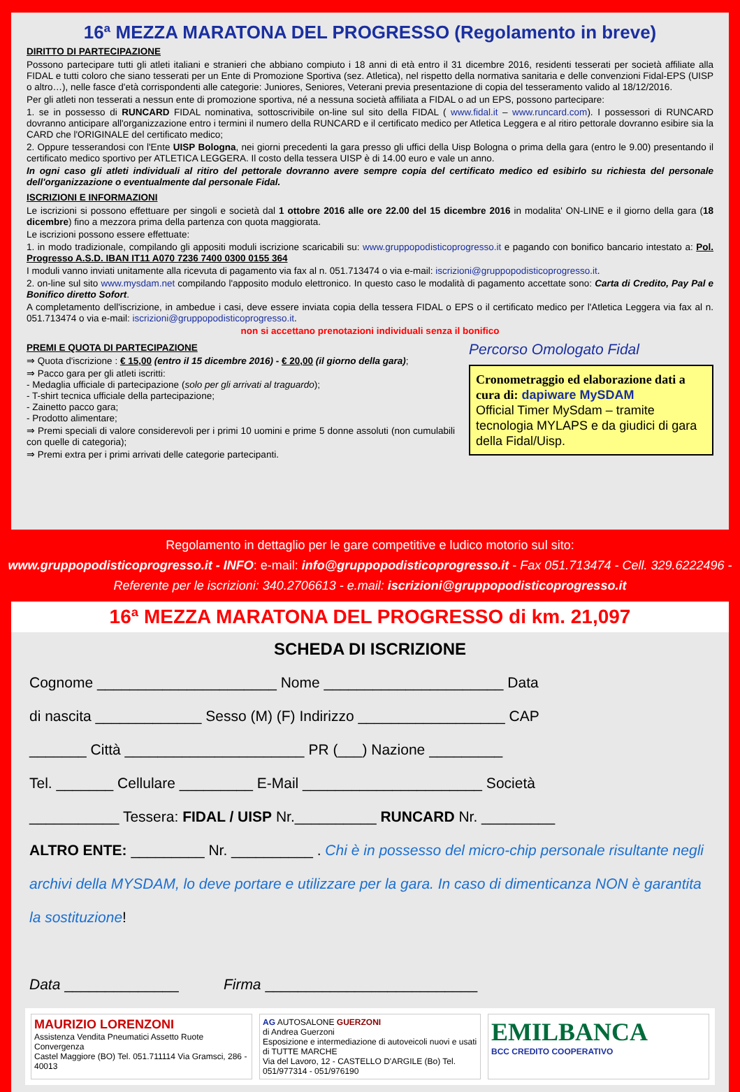16ª MEZZA MARATONA DEL PROGRESSO (Regolamento in breve)
DIRITTO DI PARTECIPAZIONE
Possono partecipare tutti gli atleti italiani e stranieri che abbiano compiuto i 18 anni di età entro il 31 dicembre 2016, residenti tesserati per società affiliate alla FIDAL e tutti coloro che siano tesserati per un Ente di Promozione Sportiva (sez. Atletica), nel rispetto della normativa sanitaria e delle convenzioni Fidal-EPS (UISP o altro…), nelle fasce d'età corrispondenti alle categorie: Juniores, Seniores, Veterani previa presentazione di copia del tesseramento valido al 18/12/2016.
Per gli atleti non tesserati a nessun ente di promozione sportiva, né a nessuna società affiliata a FIDAL o ad un EPS, possono partecipare:
1. se in possesso di RUNCARD FIDAL nominativa, sottoscrivibile on-line sul sito della FIDAL ( www.fidal.it – www.runcard.com). I possessori di RUNCARD dovranno anticipare all'organizzazione entro i termini il numero della RUNCARD e il certificato medico per Atletica Leggera e al ritiro pettorale dovranno esibire sia la CARD che l'ORIGINALE del certificato medico;
2. Oppure tesserandosi con l'Ente UISP Bologna, nei giorni precedenti la gara presso gli uffici della Uisp Bologna o prima della gara (entro le 9.00) presentando il certificato medico sportivo per ATLETICA LEGGERA. Il costo della tessera UISP è di 14.00 euro e vale un anno.
In ogni caso gli atleti individuali al ritiro del pettorale dovranno avere sempre copia del certificato medico ed esibirlo su richiesta del personale dell'organizzazione o eventualmente dal personale Fidal.
ISCRIZIONI E INFORMAZIONI
Le iscrizioni si possono effettuare per singoli e società dal 1 ottobre 2016 alle ore 22.00 del 15 dicembre 2016 in modalita' ON-LINE e il giorno della gara (18 dicembre) fino a mezzora prima della partenza con quota maggiorata.
Le iscrizioni possono essere effettuate:
1. in modo tradizionale, compilando gli appositi moduli iscrizione scaricabili su: www.gruppopodisticoprogresso.it e pagando con bonifico bancario intestato a: Pol. Progresso A.S.D. IBAN IT11 A070 7236 7400 0300 0155 364
I moduli vanno inviati unitamente alla ricevuta di pagamento via fax al n. 051.713474 o via e-mail: iscrizioni@gruppopodisticoprogresso.it.
2. on-line sul sito www.mysdam.net compilando l'apposito modulo elettronico. In questo caso le modalità di pagamento accettate sono: Carta di Credito, Pay Pal e Bonifico diretto Sofort.
A completamento dell'iscrizione, in ambedue i casi, deve essere inviata copia della tessera FIDAL o EPS o il certificato medico per l'Atletica Leggera via fax al n. 051.713474 o via e-mail: iscrizioni@gruppopodisticoprogresso.it.
non si accettano prenotazioni individuali senza il bonifico
PREMI E QUOTA DI PARTECIPAZIONE
⇒ Quota d'iscrizione : € 15,00 (entro il 15 dicembre 2016) - € 20,00 (il giorno della gara);
⇒ Pacco gara per gli atleti iscritti:
- Medaglia ufficiale di partecipazione (solo per gli arrivati al traguardo);
- T-shirt tecnica ufficiale della partecipazione;
- Zainetto pacco gara;
- Prodotto alimentare;
⇒ Premi speciali di valore considerevoli per i primi 10 uomini e prime 5 donne assoluti (non cumulabili con quelle di categoria);
⇒ Premi extra per i primi arrivati delle categorie partecipanti.
Percorso Omologato Fidal
Cronometraggio ed elaborazione dati a cura di: dapiware MySDAM
Official Timer MySdam – tramite tecnologia MYLAPS e da giudici di gara della Fidal/Uisp.
Regolamento in dettaglio per le gare competitive e ludico motorio sul sito:
www.gruppopodisticoprogresso.it - INFO: e-mail: info@gruppopodisticoprogresso.it - Fax 051.713474 - Cell. 329.6222496 - Referente per le iscrizioni: 340.2706613 - e.mail: iscrizioni@gruppopodisticoprogresso.it
16ª MEZZA MARATONA DEL PROGRESSO di km. 21,097
SCHEDA DI ISCRIZIONE
Cognome ______________________ Nome ______________________ Data
di nascita _____________ Sesso (M) (F) Indirizzo __________________ CAP
_______ Città ______________________ PR (___) Nazione _________
Tel. _______ Cellulare _________ E-Mail ______________________ Società
___________ Tessera: FIDAL / UISP Nr.__________ RUNCARD Nr. _________
ALTRO ENTE: _________ Nr. __________ . Chi è in possesso del micro-chip personale risultante negli archivi della MYSDAM, lo deve portare e utilizzare per la gara. In caso di dimenticanza NON è garantita la sostituzione!
Data ______________ Firma __________________________
MAURIZIO LORENZONI
Assistenza Vendita Pneumatici Assetto Ruote Convergenza
Castel Maggiore (BO) Tel. 051.711114 Via Gramsci, 286 - 40013
AG AUTOSALONE GUERZONI
di Andrea Guerzoni
Esposizione e intermediazione di autoveicoli nuovi e usati di TUTTE MARCHE
Via del Lavoro, 12 - CASTELLO D'ARGILE (Bo) Tel. 051/977314 - 051/976190
EMILBANCA
BCC CREDITO COOPERATIVO